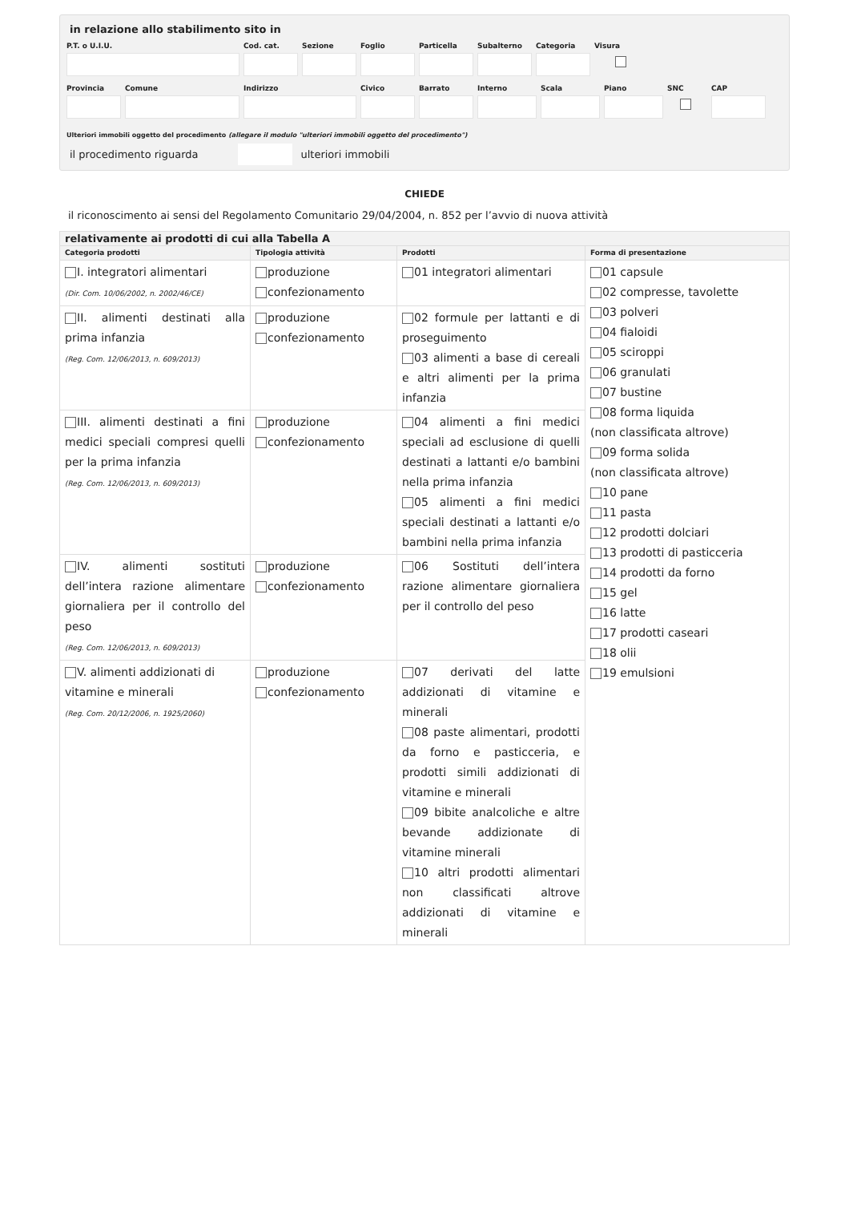in relazione allo stabilimento sito in
P.T. o U.I.U. Cod. cat. Sezione Foglio Particella Subalterno Categoria Visura
Provincia Comune Indirizzo Civico Barrato Interno Scala Piano SNC CAP
Ulteriori immobili oggetto del procedimento (allegare il modulo "ulteriori immobili oggetto del procedimento")
il procedimento riguarda ulteriori immobili
CHIEDE
il riconoscimento ai sensi del Regolamento Comunitario 29/04/2004, n. 852 per l’avvio di nuova attività
| relativamente ai prodotti di cui alla Tabella A | | | |
| --- | --- | --- | --- |
| Categoria prodotti | Tipologia attività | Prodotti | Forma di presentazione |
| I. integratori alimentari (Dir. Com. 10/06/2002, n. 2002/46/CE) | produzione confezionamento | 01 integratori alimentari | 01 capsule 02 compresse, tavolette 03 polveri 04 fialoidi 05 sciroppi 06 granulati 07 bustine 08 forma liquida (non classificata altrove) 09 forma solida (non classificata altrove) 10 pane 11 pasta 12 prodotti dolciari 13 prodotti di pasticceria 14 prodotti da forno 15 gel 16 latte 17 prodotti caseari 18 olii 19 emulsioni |
| II. alimenti destinati alla prima infanzia (Reg. Com. 12/06/2013, n. 609/2013) | produzione confezionamento | 02 formule per lattanti e di proseguimento 03 alimenti a base di cereali e altri alimenti per la prima infanzia | |
| III. alimenti destinati a fini medici speciali compresi quelli per la prima infanzia (Reg. Com. 12/06/2013, n. 609/2013) | produzione confezionamento | 04 alimenti a fini medici speciali ad esclusione di quelli destinati a lattanti e/o bambini nella prima infanzia 05 alimenti a fini medici speciali destinati a lattanti e/o bambini nella prima infanzia | |
| IV. alimenti sostituti dell’intera razione alimentare giornaliera per il controllo del peso (Reg. Com. 12/06/2013, n. 609/2013) | produzione confezionamento | 06 Sostituti dell’intera razione alimentare giornaliera per il controllo del peso | |
| V. alimenti addizionati di vitamine e minerali (Reg. Com. 20/12/2006, n. 1925/2060) | produzione confezionamento | 07 derivati del latte addizionati di vitamine e minerali 08 paste alimentari, prodotti da forno e pasticceria, e prodotti simili addizionati di vitamine e minerali 09 bibite analcoliche e altre bevande addizionate di vitamine minerali 10 altri prodotti alimentari non classificati altrove addizionati di vitamine e minerali | |